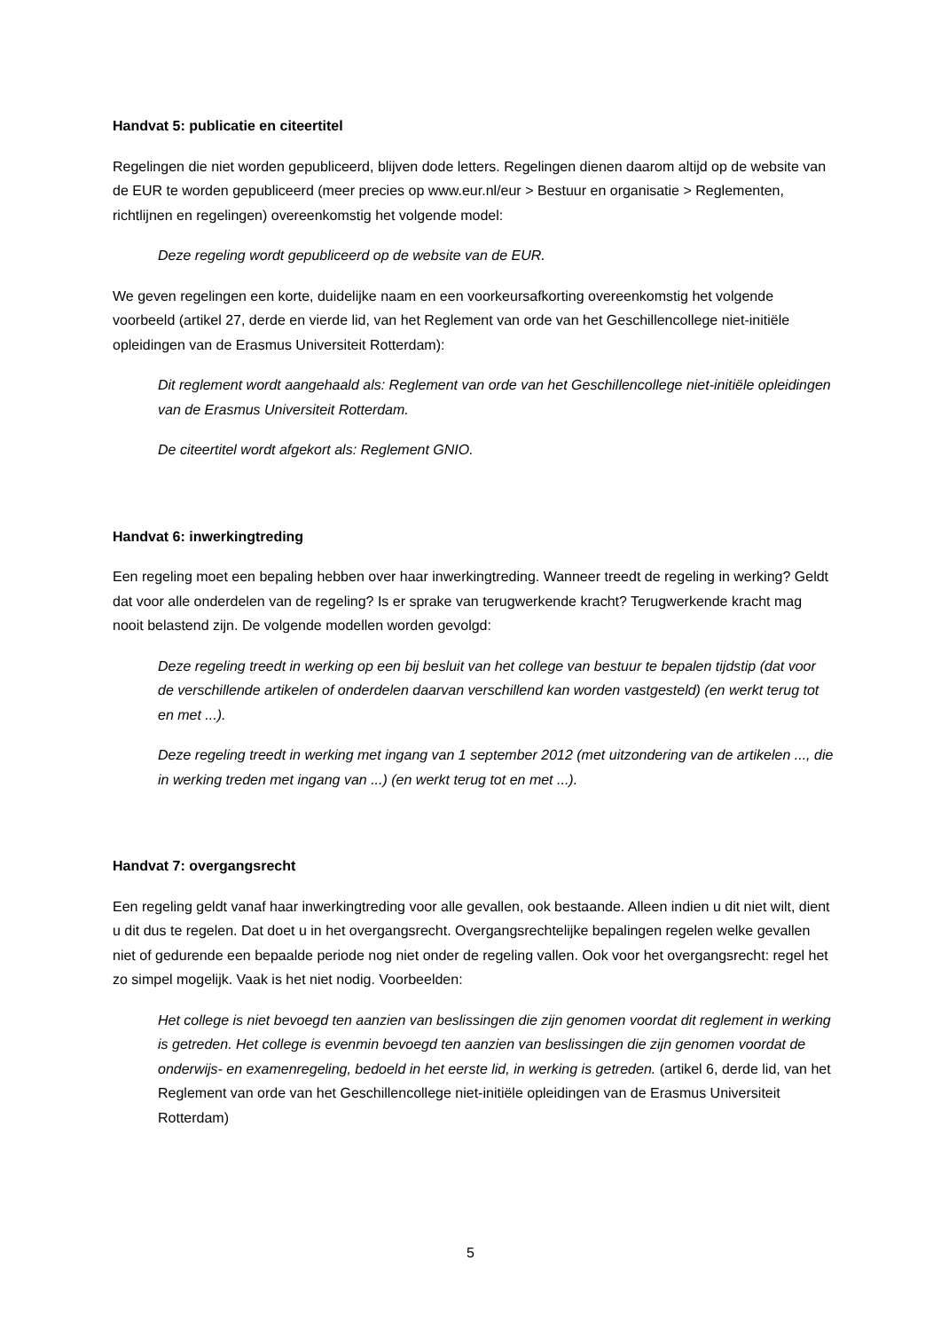Handvat 5: publicatie en citeertitel
Regelingen die niet worden gepubliceerd, blijven dode letters. Regelingen dienen daarom altijd op de website van de EUR te worden gepubliceerd (meer precies op www.eur.nl/eur > Bestuur en organisatie > Reglementen, richtlijnen en regelingen) overeenkomstig het volgende model:
Deze regeling wordt gepubliceerd op de website van de EUR.
We geven regelingen een korte, duidelijke naam en een voorkeursafkorting overeenkomstig het volgende voorbeeld (artikel 27, derde en vierde lid, van het Reglement van orde van het Geschillencollege niet-initiële opleidingen van de Erasmus Universiteit Rotterdam):
Dit reglement wordt aangehaald als: Reglement van orde van het Geschillencollege niet-initiële opleidingen van de Erasmus Universiteit Rotterdam.
De citeertitel wordt afgekort als: Reglement GNIO.
Handvat 6: inwerkingtreding
Een regeling moet een bepaling hebben over haar inwerkingtreding. Wanneer treedt de regeling in werking? Geldt dat voor alle onderdelen van de regeling? Is er sprake van terugwerkende kracht? Terugwerkende kracht mag nooit belastend zijn. De volgende modellen worden gevolgd:
Deze regeling treedt in werking op een bij besluit van het college van bestuur te bepalen tijdstip (dat voor de verschillende artikelen of onderdelen daarvan verschillend kan worden vastgesteld) (en werkt terug tot en met ...).
Deze regeling treedt in werking met ingang van 1 september 2012 (met uitzondering van de artikelen ..., die in werking treden met ingang van ...) (en werkt terug tot en met ...).
Handvat 7: overgangsrecht
Een regeling geldt vanaf haar inwerkingtreding voor alle gevallen, ook bestaande. Alleen indien u dit niet wilt, dient u dit dus te regelen. Dat doet u in het overgangsrecht. Overgangsrechtelijke bepalingen regelen welke gevallen niet of gedurende een bepaalde periode nog niet onder de regeling vallen. Ook voor het overgangsrecht: regel het zo simpel mogelijk. Vaak is het niet nodig. Voorbeelden:
Het college is niet bevoegd ten aanzien van beslissingen die zijn genomen voordat dit reglement in werking is getreden. Het college is evenmin bevoegd ten aanzien van beslissingen die zijn genomen voordat de onderwijs- en examenregeling, bedoeld in het eerste lid, in werking is getreden. (artikel 6, derde lid, van het Reglement van orde van het Geschillencollege niet-initiële opleidingen van de Erasmus Universiteit Rotterdam)
5